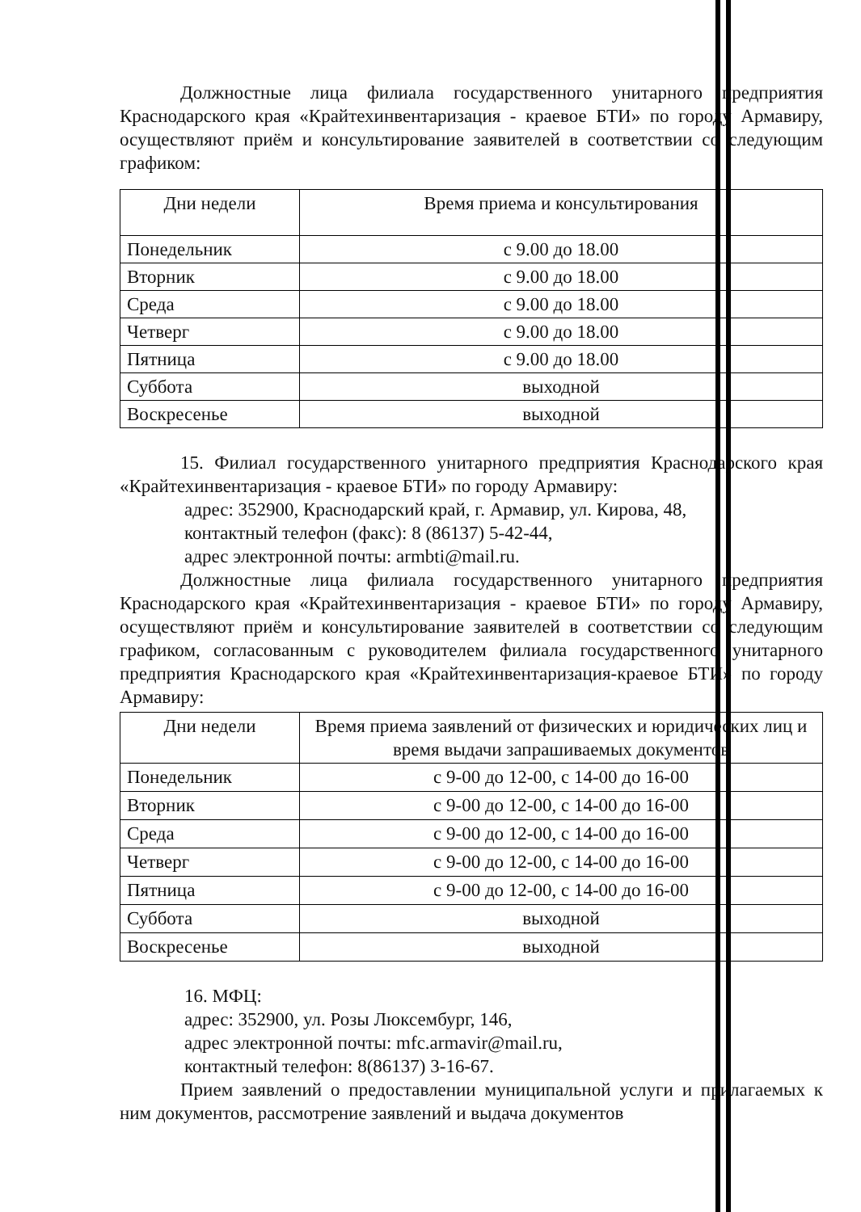Должностные лица филиала государственного унитарного предприятия Краснодарского края «Крайтехинвентаризация - краевое БТИ» по городу Армавиру, осуществляют приём и консультирование заявителей в соответствии со следующим графиком:
| Дни недели | Время приема и консультирования |
| --- | --- |
| Понедельник | с 9.00 до 18.00 |
| Вторник | с 9.00 до 18.00 |
| Среда | с 9.00 до 18.00 |
| Четверг | с 9.00 до 18.00 |
| Пятница | с 9.00 до 18.00 |
| Суббота | выходной |
| Воскресенье | выходной |
15. Филиал государственного унитарного предприятия Краснодарского края «Крайтехинвентаризация - краевое БТИ» по городу Армавиру:
адрес: 352900, Краснодарский край, г. Армавир, ул. Кирова, 48,
контактный телефон (факс): 8 (86137) 5-42-44,
адрес электронной почты: armbti@mail.ru.
Должностные лица филиала государственного унитарного предприятия Краснодарского края «Крайтехинвентаризация - краевое БТИ» по городу Армавиру, осуществляют приём и консультирование заявителей в соответствии со следующим графиком, согласованным с руководителем филиала государственного унитарного предприятия Краснодарского края «Крайтехинвентаризация-краевое БТИ» по городу Армавиру:
| Дни недели | Время приема заявлений от физических и юридических лиц и время выдачи запрашиваемых документов |
| --- | --- |
| Понедельник | с 9-00 до 12-00, с 14-00 до 16-00 |
| Вторник | с 9-00 до 12-00, с 14-00 до 16-00 |
| Среда | с 9-00 до 12-00, с 14-00 до 16-00 |
| Четверг | с 9-00 до 12-00, с 14-00 до 16-00 |
| Пятница | с 9-00 до 12-00, с 14-00 до 16-00 |
| Суббота | выходной |
| Воскресенье | выходной |
16. МФЦ:
адрес: 352900, ул. Розы Люксембург, 146,
адрес электронной почты: mfc.armavir@mail.ru,
контактный телефон: 8(86137) 3-16-67.
Прием заявлений о предоставлении муниципальной услуги и прилагаемых к ним документов, рассмотрение заявлений и выдача документов